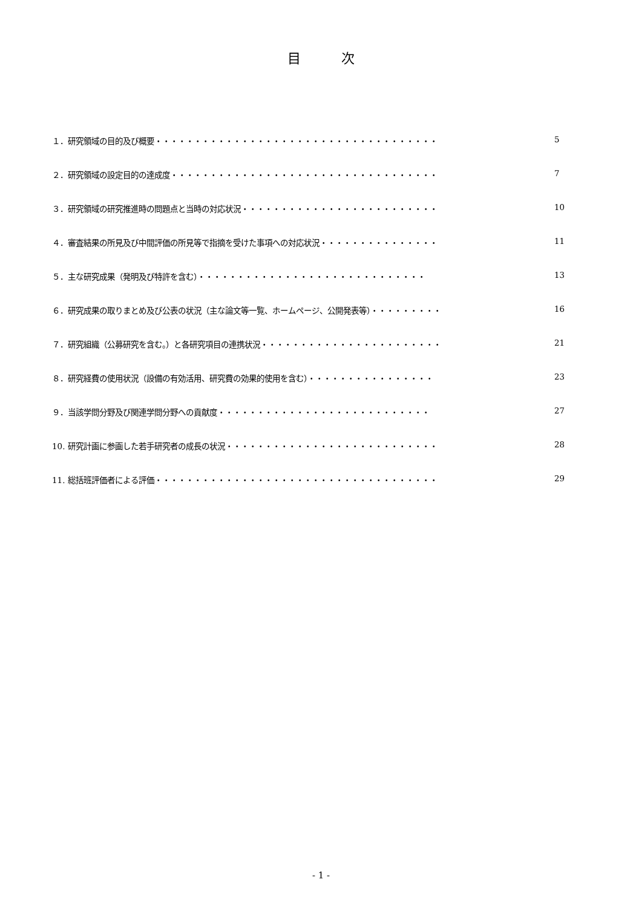目 次
１．研究領域の目的及び概要・・・・・・・・・・・・・・・・・・・・・・・・・・・・・・・・・・・・ 5
２．研究領域の設定目的の達成度・・・・・・・・・・・・・・・・・・・・・・・・・・・・・・・・・・ 7
３．研究領域の研究推進時の問題点と当時の対応状況・・・・・・・・・・・・・・・・・・・・・・・・・ 10
４．審査結果の所見及び中間評価の所見等で指摘を受けた事項への対応状況・・・・・・・・・・・・・・・ 11
５．主な研究成果（発明及び特許を含む）・・・・・・・・・・・・・・・・・・・・・・・・・・・・・ 13
６．研究成果の取りまとめ及び公表の状況（主な論文等一覧、ホームページ、公開発表等）・・・・・・・・・ 16
７．研究組織（公募研究を含む。）と各研究項目の連携状況・・・・・・・・・・・・・・・・・・・・・・・ 21
８．研究経費の使用状況（設備の有効活用、研究費の効果的使用を含む）・・・・・・・・・・・・・・・・ 23
９．当該学問分野及び関連学問分野への貢献度・・・・・・・・・・・・・・・・・・・・・・・・・・・ 27
10. 研究計画に参画した若手研究者の成長の状況・・・・・・・・・・・・・・・・・・・・・・・・・・・ 28
11. 総括班評価者による評価・・・・・・・・・・・・・・・・・・・・・・・・・・・・・・・・・・・・ 29
- 1 -